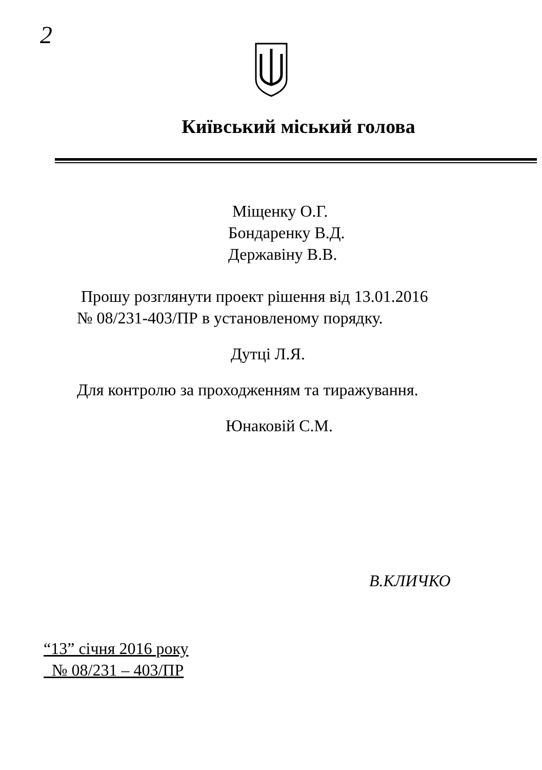2
Київський міський голова
Міщенку О.Г.
Бондаренку В.Д.
Державіну В.В.
Прошу розглянути проект рішення від 13.01.2016
№ 08/231-403/ПР в установленому порядку.
Дутці Л.Я.
Для контролю за проходженням та тиражування.
Юнаковій С.М.
В.КЛИЧКО
“13” січня 2016 року
№ 08/231 – 403/ПР